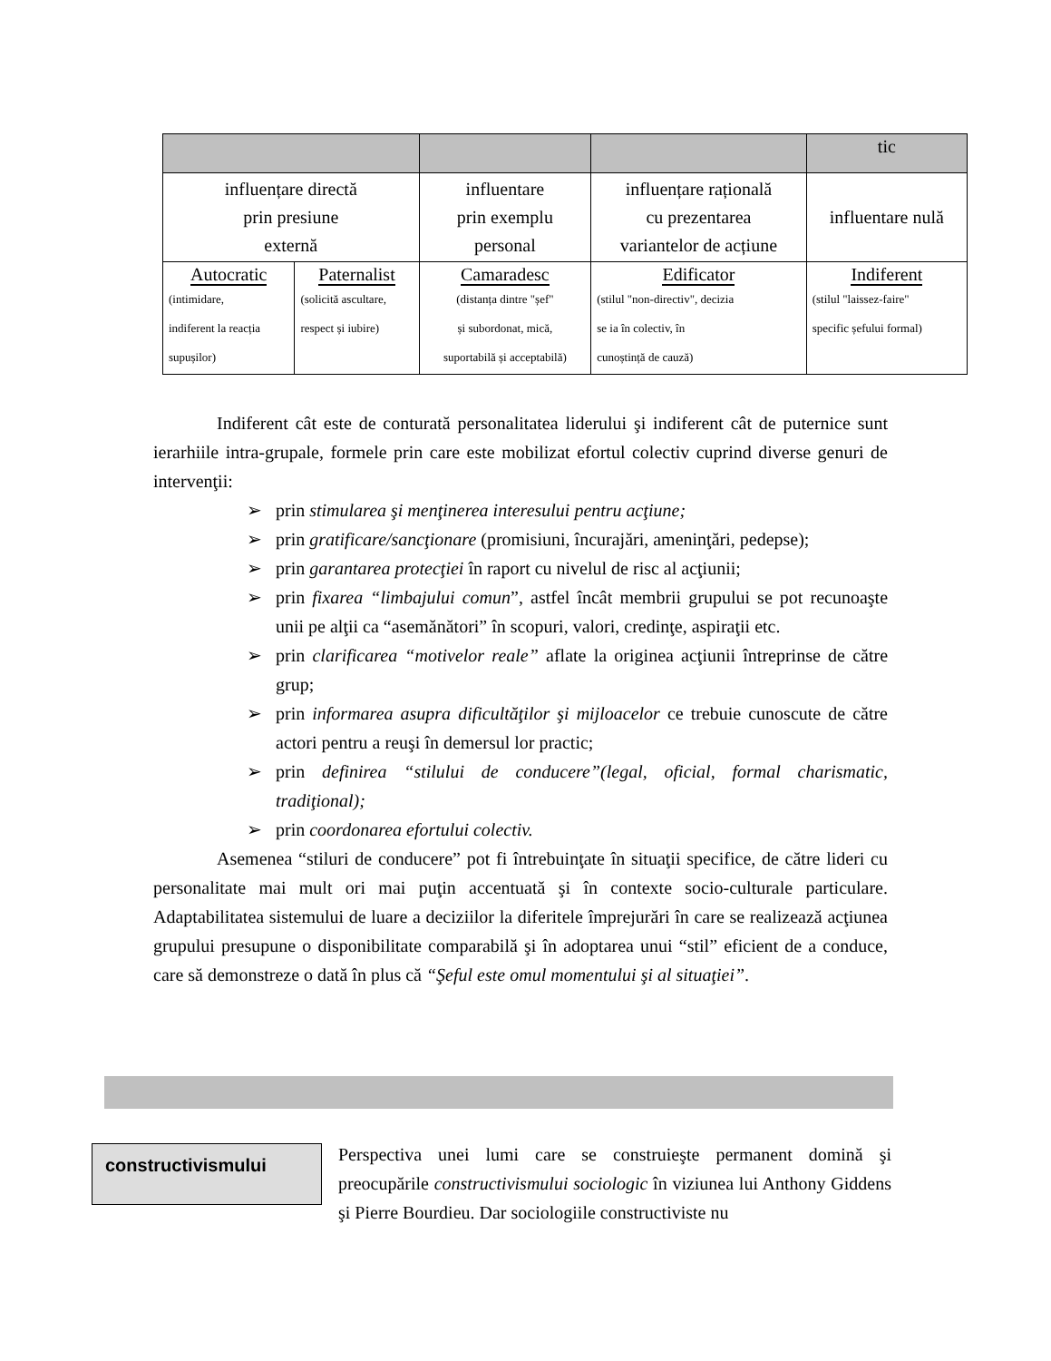| | | | | tic |
| influențare directă prin presiune externă | | influentare prin exemplu personal | influențare rațională cu prezentarea variantelor de acțiune | influentare nulă |
| Autocratic (intimidare, indiferent la reacția supușilor) | Paternalist (solicită ascultare, respect și iubire) | Camaradesc (distanța dintre "șef" și subordonat, mică, suportabilă și acceptabilă) | Edificator (stilul "non-directiv", decizia se ia în colectiv, în cunoștință de cauză) | Indiferent (stilul "laissez-faire" specific șefului formal) |
Indiferent cât este de conturată personalitatea liderului şi indiferent cât de puternice sunt ierarhiile intra-grupale, formele prin care este mobilizat efortul colectiv cuprind diverse genuri de intervenţii:
➢ prin stimularea şi menţinerea interesului pentru acţiune;
➢ prin gratificare/sancţionare (promisiuni, încurajări, ameninţări, pedepse);
➢ prin garantarea protecţiei în raport cu nivelul de risc al acţiunii;
➢ prin fixarea “limbajului comun”, astfel încât membrii grupului se pot recunoaşte unii pe alţii ca “asemănători” în scopuri, valori, credinţe, aspiraţii etc.
➢ prin clarificarea “motivelor reale” aflate la originea acţiunii întreprinse de către grup;
➢ prin informarea asupra dificultăţilor şi mijloacelor ce trebuie cunoscute de către actori pentru a reuşi în demersul lor practic;
➢ prin definirea “stilului de conducere”(legal, oficial, formal charismatic, tradiţional);
➢ prin coordonarea efortului colectiv.
Asemenea “stiluri de conducere” pot fi întrebuinţate în situaţii specifice, de către lideri cu personalitate mai mult ori mai puţin accentuată şi în contexte socio-culturale particulare. Adaptabilitatea sistemului de luare a deciziilor la diferitele împrejurări în care se realizează acţiunea grupului presupune o disponibilitate comparabilă şi în adoptarea unui “stil” eficient de a conduce, care să demonstreze o dată în plus că “Şeful este omul momentului şi al situaţiei”.
constructivismului
Perspectiva unei lumi care se construieşte permanent domină şi preocupările constructivismului sociologic în viziunea lui Anthony Giddens şi Pierre Bourdieu. Dar sociologiile constructiviste nu